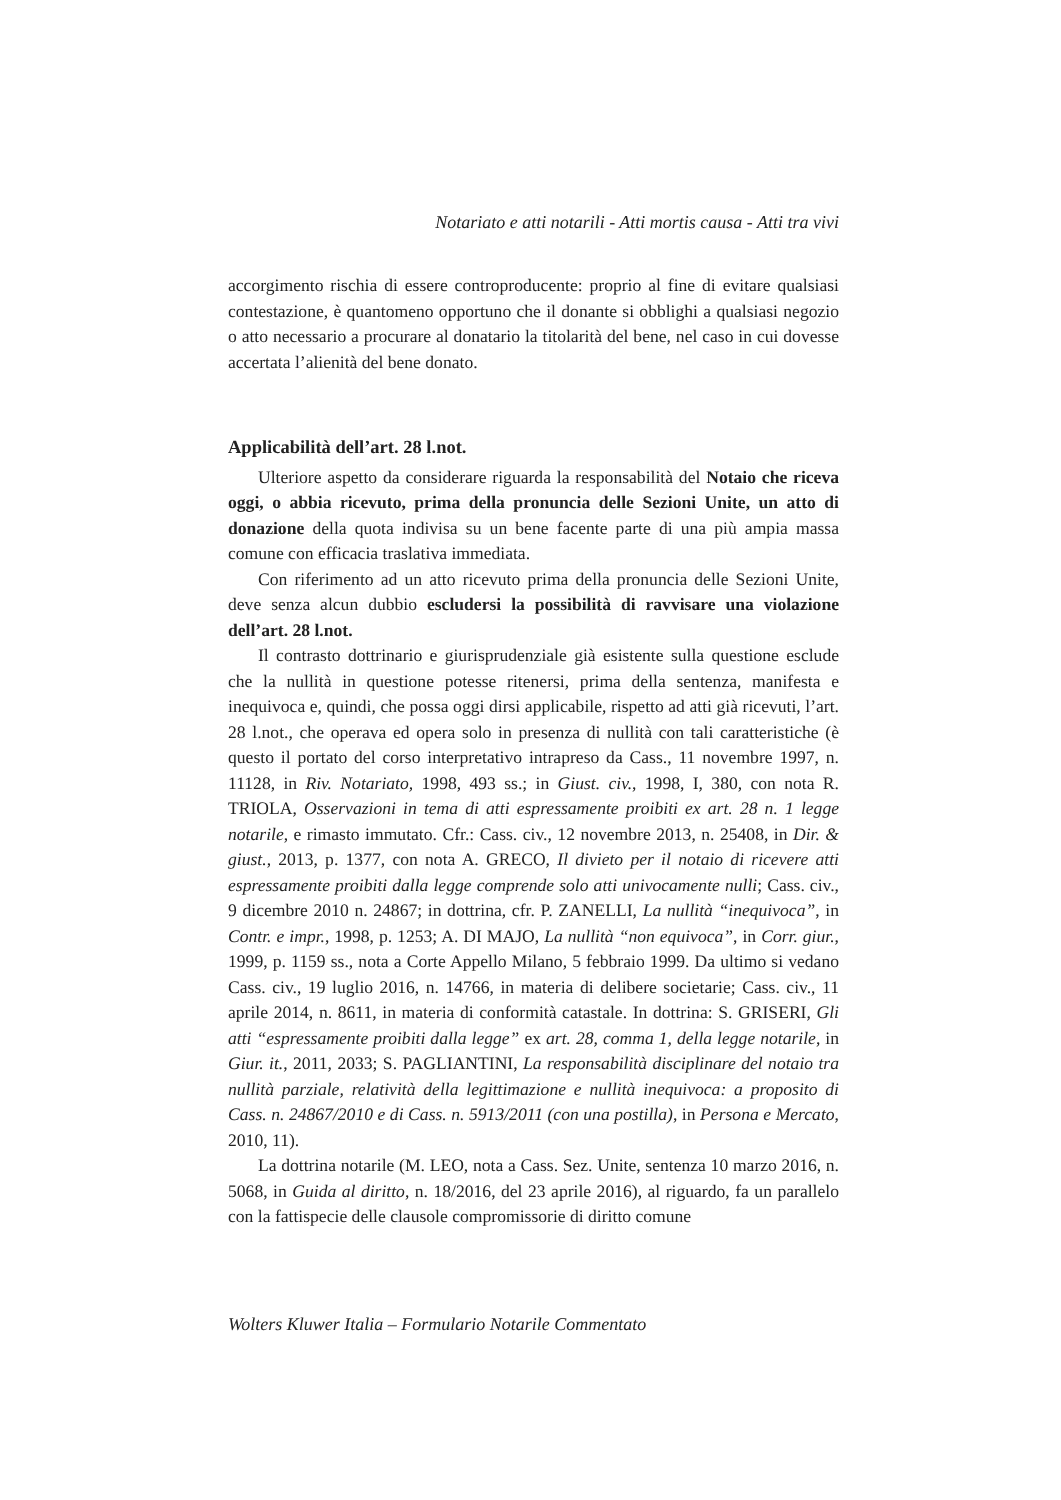Notariato e atti notarili - Atti mortis causa - Atti tra vivi
accorgimento rischia di essere controproducente: proprio al fine di evitare qualsiasi contestazione, è quantomeno opportuno che il donante si obblighi a qualsiasi negozio o atto necessario a procurare al donatario la titolarità del bene, nel caso in cui dovesse accertata l’alienità del bene donato.
Applicabilità dell’art. 28 l.not.
Ulteriore aspetto da considerare riguarda la responsabilità del Notaio che riceva oggi, o abbia ricevuto, prima della pronuncia delle Sezioni Unite, un atto di donazione della quota indivisa su un bene facente parte di una più ampia massa comune con efficacia traslativa immediata.
Con riferimento ad un atto ricevuto prima della pronuncia delle Sezioni Unite, deve senza alcun dubbio escludersi la possibilità di ravvisare una violazione dell’art. 28 l.not.
Il contrasto dottrinario e giurisprudenziale già esistente sulla questione esclude che la nullità in questione potesse ritenersi, prima della sentenza, manifesta e inequivoca e, quindi, che possa oggi dirsi applicabile, rispetto ad atti già ricevuti, l’art. 28 l.not., che operava ed opera solo in presenza di nullità con tali caratteristiche (è questo il portato del corso interpretativo intrapreso da Cass., 11 novembre 1997, n. 11128, in Riv. Notariato, 1998, 493 ss.; in Giust. civ., 1998, I, 380, con nota R. TRIOLA, Osservazioni in tema di atti espressamente proibiti ex art. 28 n. 1 legge notarile, e rimasto immutato. Cfr.: Cass. civ., 12 novembre 2013, n. 25408, in Dir. & giust., 2013, p. 1377, con nota A. GRECO, Il divieto per il notaio di ricevere atti espressamente proibiti dalla legge comprende solo atti univocamente nulli; Cass. civ., 9 dicembre 2010 n. 24867; in dottrina, cfr. P. ZANELLI, La nullità “inequivoca”, in Contr. e impr., 1998, p. 1253; A. DI MAJO, La nullità “non equivoca”, in Corr. giur., 1999, p. 1159 ss., nota a Corte Appello Milano, 5 febbraio 1999. Da ultimo si vedano Cass. civ., 19 luglio 2016, n. 14766, in materia di delibere societarie; Cass. civ., 11 aprile 2014, n. 8611, in materia di conformità catastale. In dottrina: S. GRISERI, Gli atti “espressamente proibiti dalla legge” ex art. 28, comma 1, della legge notarile, in Giur. it., 2011, 2033; S. PAGLIANTINI, La responsabilità disciplinare del notaio tra nullità parziale, relatività della legittimazione e nullità inequivoca: a proposito di Cass. n. 24867/2010 e di Cass. n. 5913/2011 (con una postilla), in Persona e Mercato, 2010, 11).
La dottrina notarile (M. LEO, nota a Cass. Sez. Unite, sentenza 10 marzo 2016, n. 5068, in Guida al diritto, n. 18/2016, del 23 aprile 2016), al riguardo, fa un parallelo con la fattispecie delle clausole compromissorie di diritto comune
Wolters Kluwer Italia – Formulario Notarile Commentato